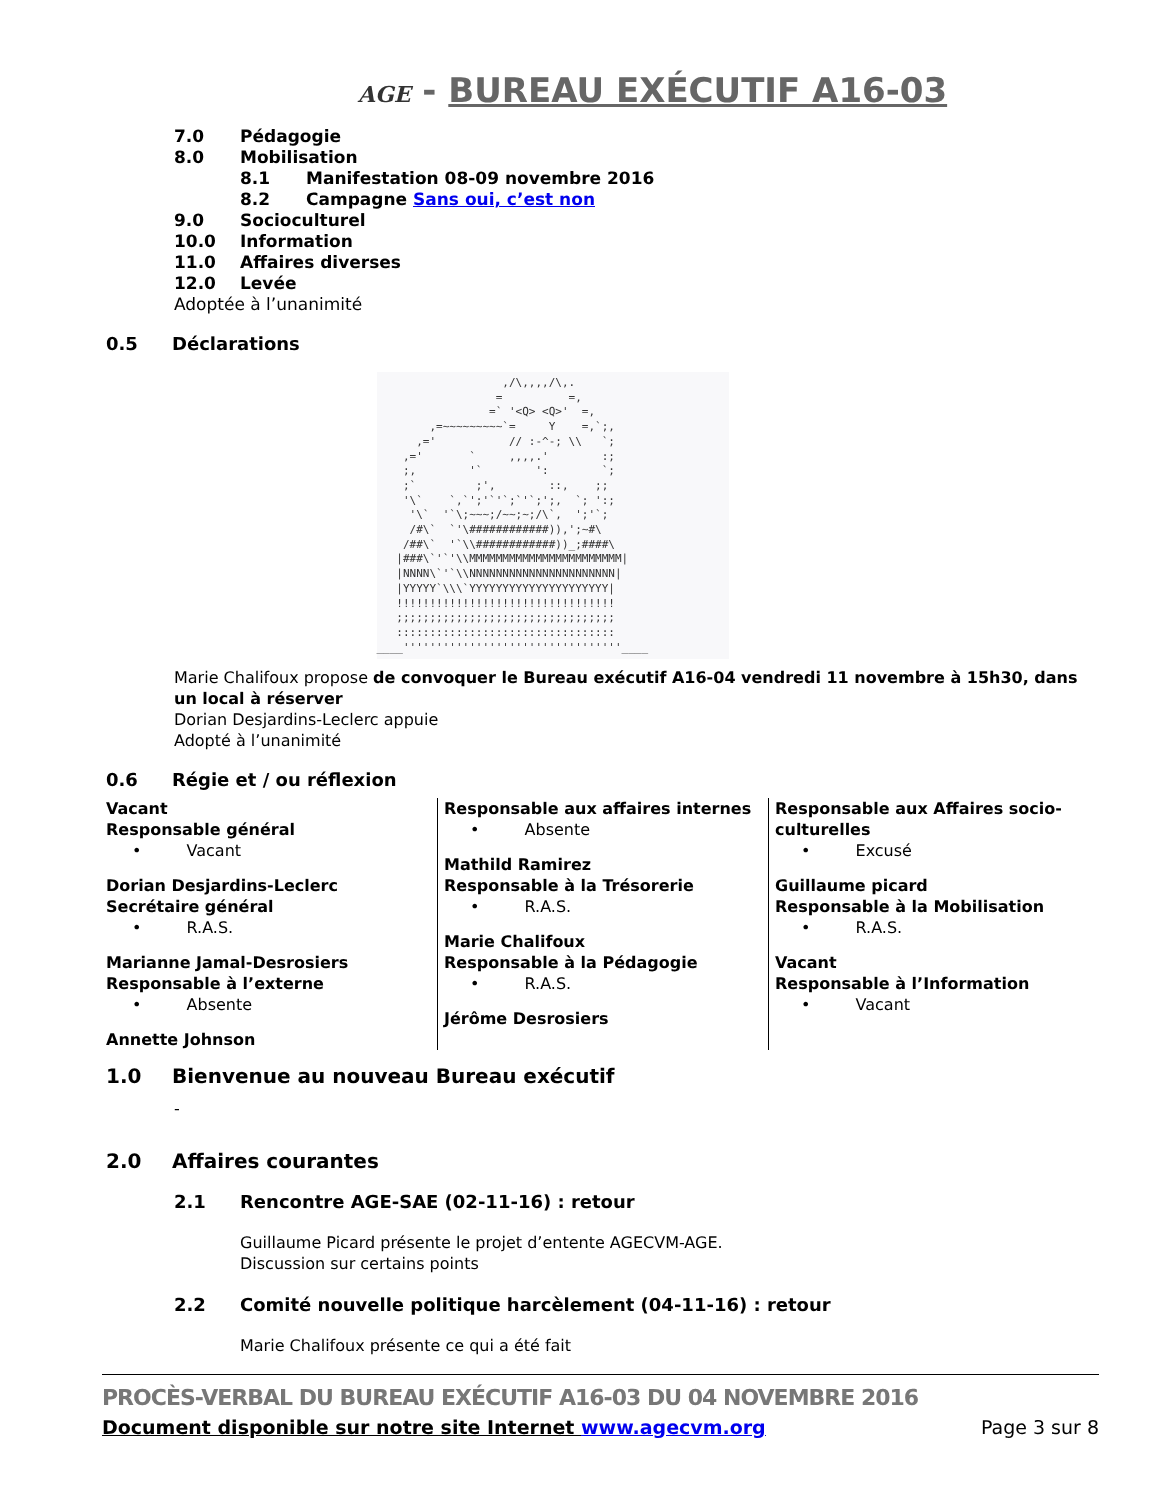AGE - BUREAU EXÉCUTIF A16-03
7.0 Pédagogie
8.0 Mobilisation
8.1 Manifestation 08-09 novembre 2016
8.2 Campagne Sans oui, c’est non
9.0 Socioculturel
10.0 Information
11.0 Affaires diverses
12.0 Levée
Adoptée à l’unanimité
0.5 Déclarations
                   ,/\,,,,/\,.
                  =          =,
                 =` '<Q> <Q>'  =,
        ,=~~~~~~~~~`=     Y    =,`;,
      ,='           // :-^-; \\   `;
    ,='       `     ,,,,.'        :;
    ;,        '`        ':        `;
    ;`         ;',        ::,    ;;
    '\`    `,`';'`'`;`'`;';,  `; ':;
     '\`  '`\;~~~;/~~;~;/\`,  ';'`;
     /#\`  `'\############)),';~#\
    /##\`  '`\\############))_;####\
   |###\`'`'\\MMMMMMMMMMMMMMMMMMMMMMM|
   |NNNN\`'`\\NNNNNNNNNNNNNNNNNNNNNN|
   |YYYYY`\\\`YYYYYYYYYYYYYYYYYYYYY|
   !!!!!!!!!!!!!!!!!!!!!!!!!!!!!!!!!
   ;;;;;;;;;;;;;;;;;;;;;;;;;;;;;;;;;
   :::::::::::::::::::::::::::::::::
____'''''''''''''''''''''''''''''''''____
Marie Chalifoux propose de convoquer le Bureau exécutif A16-04 vendredi 11 novembre à 15h30, dans un local à réserver
Dorian Desjardins-Leclerc appuie
Adopté à l’unanimité
0.6 Régie et / ou réflexion
Vacant
Responsable général
• Vacant
Dorian Desjardins-Leclerc
Secrétaire général
• R.A.S.
Marianne Jamal-Desrosiers
Responsable à l’externe
• Absente
Annette Johnson
Responsable aux affaires internes
• Absente
Mathild Ramirez
Responsable à la Trésorerie
• R.A.S.
Marie Chalifoux
Responsable à la Pédagogie
• R.A.S.
Jérôme Desrosiers
Responsable aux Affaires socio-culturelles
• Excusé
Guillaume picard
Responsable à la Mobilisation
• R.A.S.
Vacant
Responsable à l’Information
• Vacant
1.0 Bienvenue au nouveau Bureau exécutif
-
2.0 Affaires courantes
2.1 Rencontre AGE-SAE (02-11-16) : retour
Guillaume Picard présente le projet d’entente AGECVM-AGE.
Discussion sur certains points
2.2 Comité nouvelle politique harcèlement (04-11-16) : retour
Marie Chalifoux présente ce qui a été fait
PROCÈS-VERBAL DU BUREAU EXÉCUTIF A16-03 DU 04 NOVEMBRE 2016
Document disponible sur notre site Internet www.agecvm.org Page 3 sur 8